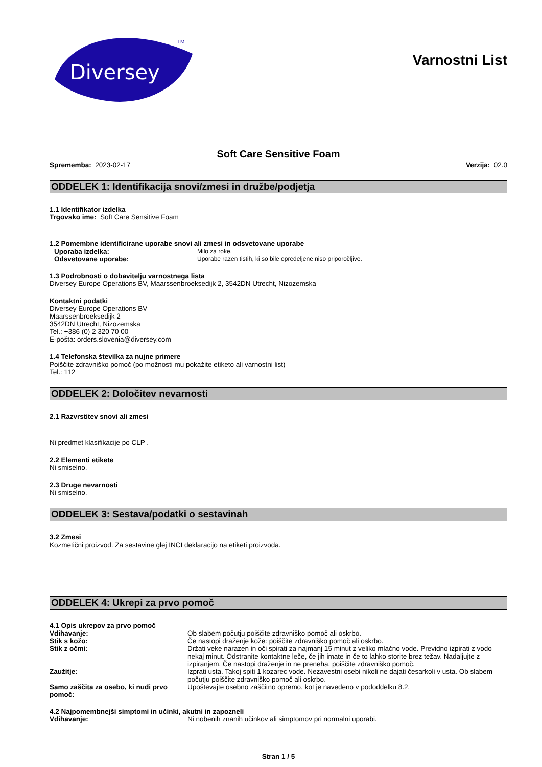Diversey
TM
Varnostni List
Soft Care Sensitive Foam
Sprememba: 2023-02-17 Verzija: 02.0
ODDELEK 1: Identifikacija snovi/zmesi in družbe/podjetja
1.1 Identifikator izdelka
Trgovsko ime: Soft Care Sensitive Foam
1.2 Pomembne identificirane uporabe snovi ali zmesi in odsvetovane uporabe
Uporaba izdelka: Milo za roke.
Odsvetovane uporabe: Uporabe razen tistih, ki so bile opredeljene niso priporočljive.
1.3 Podrobnosti o dobavitelju varnostnega lista
Diversey Europe Operations BV, Maarssenbroeksedijk 2, 3542DN Utrecht, Nizozemska
Kontaktni podatki
Diversey Europe Operations BV
Maarssenbroeksedijk 2
3542DN Utrecht, Nizozemska
Tel.: +386 (0) 2 320 70 00
E-pošta: orders.slovenia@diversey.com
1.4 Telefonska številka za nujne primere
Poiščite zdravniško pomoč (po možnosti mu pokažite etiketo ali varnostni list)
Tel.: 112
ODDELEK 2: Določitev nevarnosti
2.1 Razvrstitev snovi ali zmesi
Ni predmet klasifikacije po CLP .
2.2 Elementi etikete
Ni smiselno.
2.3 Druge nevarnosti
Ni smiselno.
ODDELEK 3: Sestava/podatki o sestavinah
3.2 Zmesi
Kozmetični proizvod. Za sestavine glej INCI deklaracijo na etiketi proizvoda.
ODDELEK 4: Ukrepi za prvo pomoč
4.1 Opis ukrepov za prvo pomoč
Vdihavanje: Ob slabem počutju poiščite zdravniško pomoč ali oskrbo.
Stik s kožo: Če nastopi draženje kože: poiščite zdravniško pomoč ali oskrbo.
Stik z očmi: Držati veke narazen in oči spirati za najmanj 15 minut z veliko mlačno vode. Previdno izpirati z vodo nekaj minut. Odstranite kontaktne leče, če jih imate in če to lahko storite brez težav. Nadaljujte z izpiranjem. Če nastopi draženje in ne preneha, poiščite zdravniško pomoč.
Zaužitje: Izprati usta. Takoj spiti 1 kozarec vode. Nezavestni osebi nikoli ne dajati česarkoli v usta. Ob slabem počutju poiščite zdravniško pomoč ali oskrbo.
Samo zaščita za osebo, ki nudi prvo pomoč:
Upoštevajte osebno zaščitno opremo, kot je navedeno v pododdelku 8.2.
4.2 Najpomembnejši simptomi in učinki, akutni in zapozneli
Vdihavanje: Ni nobenih znanih učinkov ali simptomov pri normalni uporabi.
Stran 1 / 5